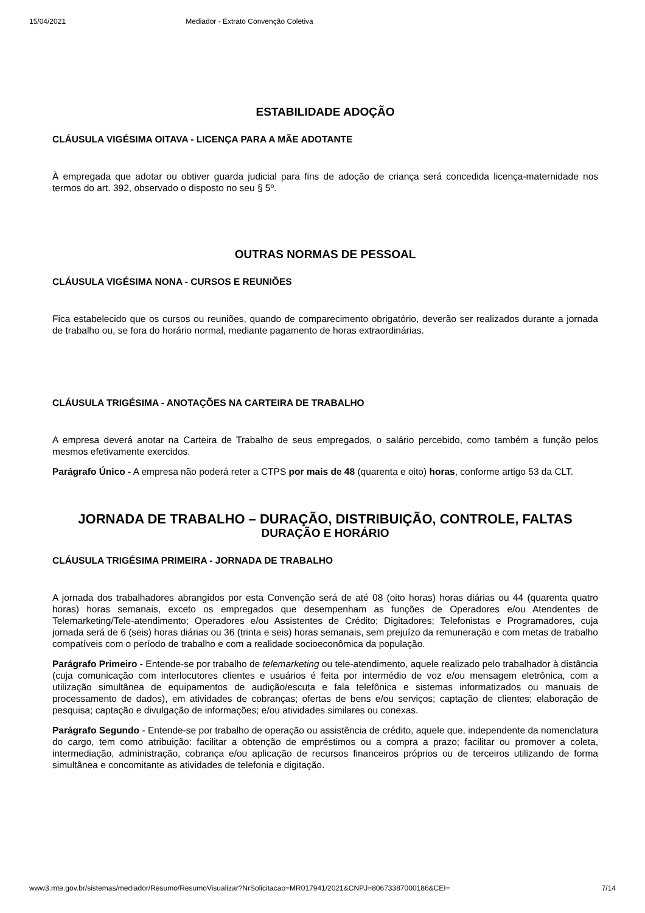15/04/2021 Mediador - Extrato Convenção Coletiva
ESTABILIDADE ADOÇÃO
CLÁUSULA VIGÉSIMA OITAVA - LICENÇA PARA A MÃE ADOTANTE
À empregada que adotar ou obtiver guarda judicial para fins de adoção de criança será concedida licença-maternidade nos termos do art. 392, observado o disposto no seu § 5º.
OUTRAS NORMAS DE PESSOAL
CLÁUSULA VIGÉSIMA NONA - CURSOS E REUNIÕES
Fica estabelecido que os cursos ou reuniões, quando de comparecimento obrigatório, deverão ser realizados durante a jornada de trabalho ou, se fora do horário normal, mediante pagamento de horas extraordinárias.
CLÁUSULA TRIGÉSIMA - ANOTAÇÕES NA CARTEIRA DE TRABALHO
A empresa deverá anotar na Carteira de Trabalho de seus empregados, o salário percebido, como também a função pelos mesmos efetivamente exercidos.
Parágrafo Único - A empresa não poderá reter a CTPS por mais de 48 (quarenta e oito) horas, conforme artigo 53 da CLT.
JORNADA DE TRABALHO – DURAÇÃO, DISTRIBUIÇÃO, CONTROLE, FALTAS
DURAÇÃO E HORÁRIO
CLÁUSULA TRIGÉSIMA PRIMEIRA - JORNADA DE TRABALHO
A jornada dos trabalhadores abrangidos por esta Convenção será de até 08 (oito horas) horas diárias ou 44 (quarenta quatro horas) horas semanais, exceto os empregados que desempenham as funções de Operadores e/ou Atendentes de Telemarketing/Tele-atendimento; Operadores e/ou Assistentes de Crédito; Digitadores; Telefonistas e Programadores, cuja jornada será de 6 (seis) horas diárias ou 36 (trinta e seis) horas semanais, sem prejuízo da remuneração e com metas de trabalho compatíveis com o período de trabalho e com a realidade socioeconômica da população.
Parágrafo Primeiro - Entende-se por trabalho de telemarketing ou tele-atendimento, aquele realizado pelo trabalhador à distância (cuja comunicação com interlocutores clientes e usuários é feita por intermédio de voz e/ou mensagem eletrônica, com a utilização simultânea de equipamentos de audição/escuta e fala telefônica e sistemas informatizados ou manuais de processamento de dados), em atividades de cobranças; ofertas de bens e/ou serviços; captação de clientes; elaboração de pesquisa; captação e divulgação de informações; e/ou atividades similares ou conexas.
Parágrafo Segundo - Entende-se por trabalho de operação ou assistência de crédito, aquele que, independente da nomenclatura do cargo, tem como atribuição: facilitar a obtenção de empréstimos ou a compra a prazo; facilitar ou promover a coleta, intermediação, administração, cobrança e/ou aplicação de recursos financeiros próprios ou de terceiros utilizando de forma simultânea e concomitante as atividades de telefonia e digitação.
www3.mte.gov.br/sistemas/mediador/Resumo/ResumoVisualizar?NrSolicitacao=MR017941/2021&CNPJ=80673387000186&CEI= 7/14